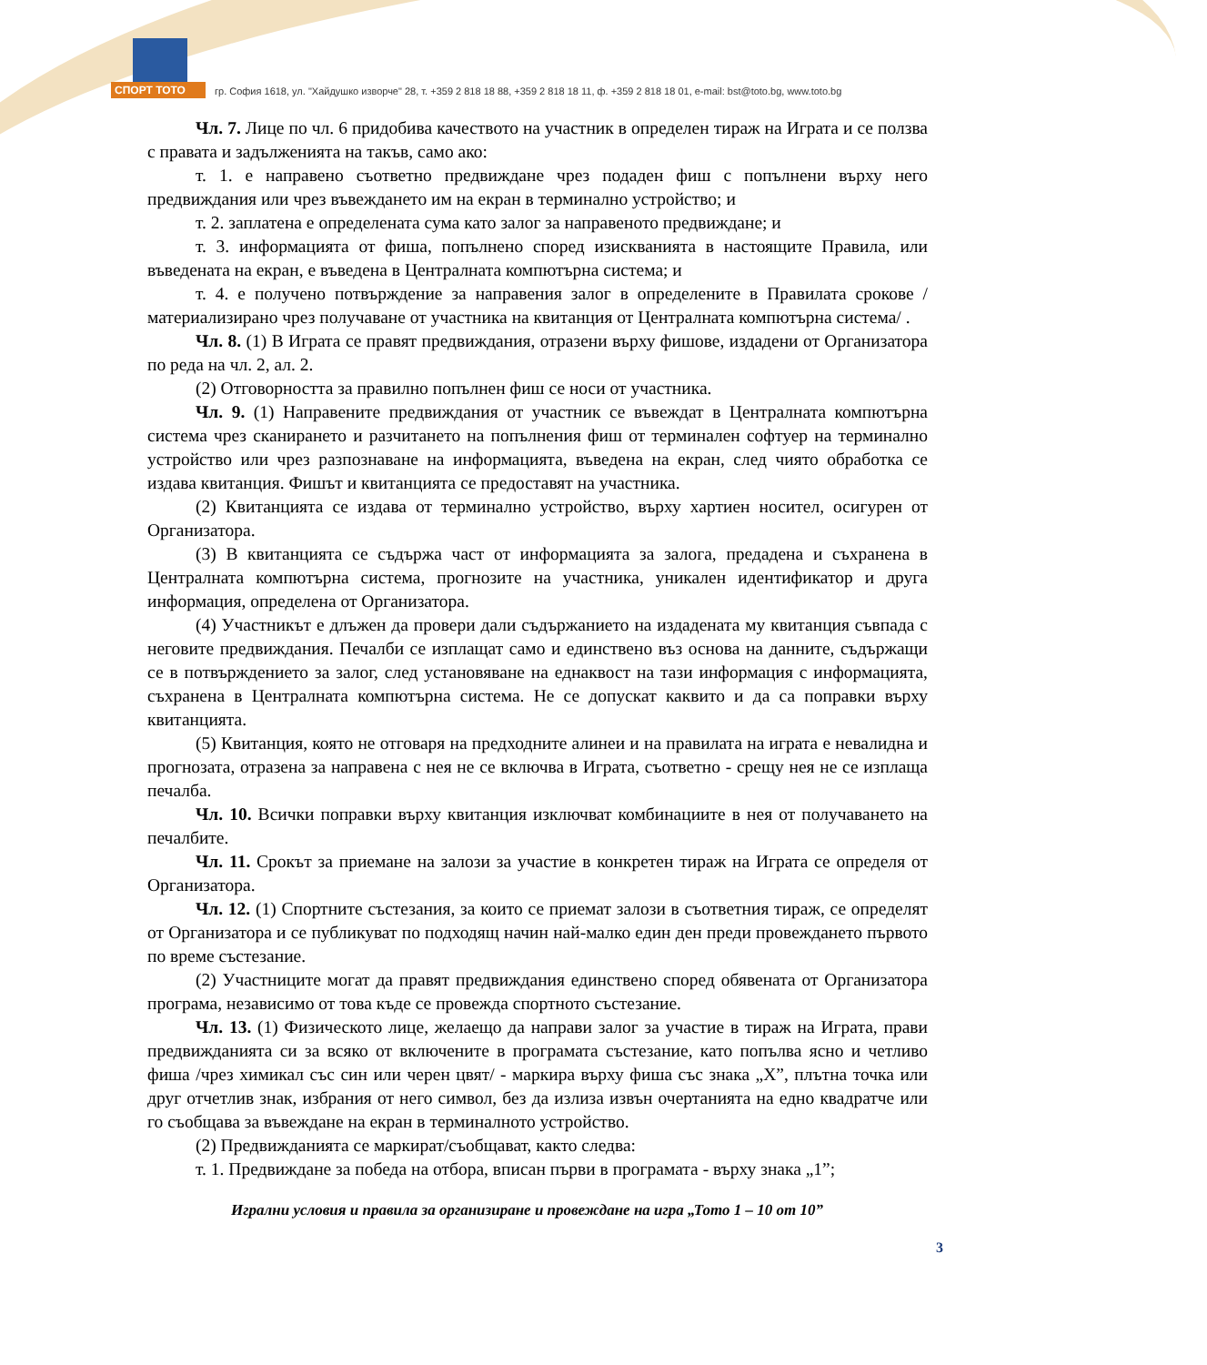СПОРТ ТОТО
гр. София 1618, ул. "Хайдушко изворче" 28, т. +359 2 818 18 88, +359 2 818 18 11, ф. +359 2 818 18 01, e-mail: bst@toto.bg, www.toto.bg
Чл. 7. Лице по чл. 6 придобива качеството на участник в определен тираж на Играта и се ползва с правата и задълженията на такъв, само ако:
т. 1. е направено съответно предвиждане чрез подаден фиш с попълнени върху него предвиждания или чрез въвеждането им на екран в терминално устройство; и
т. 2. заплатена е определената сума като залог за направеното предвиждане; и
т. 3. информацията от фиша, попълнено според изискванията в настоящите Правила, или въведената на екран, е въведена в Централната компютърна система; и
т. 4. е получено потвърждение за направения залог в определените в Правилата срокове /материализирано чрез получаване от участника на квитанция от Централната компютърна система/ .
Чл. 8. (1) В Играта се правят предвиждания, отразени върху фишове, издадени от Организатора по реда на чл. 2, ал. 2.
(2) Отговорността за правилно попълнен фиш се носи от участника.
Чл. 9. (1) Направените предвиждания от участник се въвеждат в Централната компютърна система чрез сканирането и разчитането на попълнения фиш от терминален софтуер на терминално устройство или чрез разпознаване на информацията, въведена на екран, след чиято обработка се издава квитанция. Фишът и квитанцията се предоставят на участника.
(2) Квитанцията се издава от терминално устройство, върху хартиен носител, осигурен от Организатора.
(3) В квитанцията се съдържа част от информацията за залога, предадена и съхранена в Централната компютърна система, прогнозите на участника, уникален идентификатор и друга информация, определена от Организатора.
(4) Участникът е длъжен да провери дали съдържанието на издадената му квитанция съвпада с неговите предвиждания. Печалби се изплащат само и единствено въз основа на данните, съдържащи се в потвърждението за залог, след установяване на еднаквост на тази информация с информацията, съхранена в Централната компютърна система. Не се допускат каквито и да са поправки върху квитанцията.
(5) Квитанция, която не отговаря на предходните алинеи и на правилата на играта е невалидна и прогнозата, отразена за направена с нея не се включва в Играта, съответно - срещу нея не се изплаща печалба.
Чл. 10. Всички поправки върху квитанция изключват комбинациите в нея от получаването на печалбите.
Чл. 11. Срокът за приемане на залози за участие в конкретен тираж на Играта се определя от Организатора.
Чл. 12. (1) Спортните състезания, за които се приемат залози в съответния тираж, се определят от Организатора и се публикуват по подходящ начин най-малко един ден преди провеждането първото по време състезание.
(2) Участниците могат да правят предвиждания единствено според обявената от Организатора програма, независимо от това къде се провежда спортното състезание.
Чл. 13. (1) Физическото лице, желаещо да направи залог за участие в тираж на Играта, прави предвижданията си за всяко от включените в програмата състезание, като попълва ясно и четливо фиша /чрез химикал със син или черен цвят/ - маркира върху фиша със знака „X”, плътна точка или друг отчетлив знак, избрания от него символ, без да излиза извън очертанията на едно квадратче или го съобщава за въвеждане на екран в терминалното устройство.
(2) Предвижданията се маркират/съобщават, както следва:
т. 1. Предвиждане за победа на отбора, вписан първи в програмата - върху знака „1”;
Игрални условия и правила за организиране и провеждане на игра „Тото 1 – 10 от 10”
3